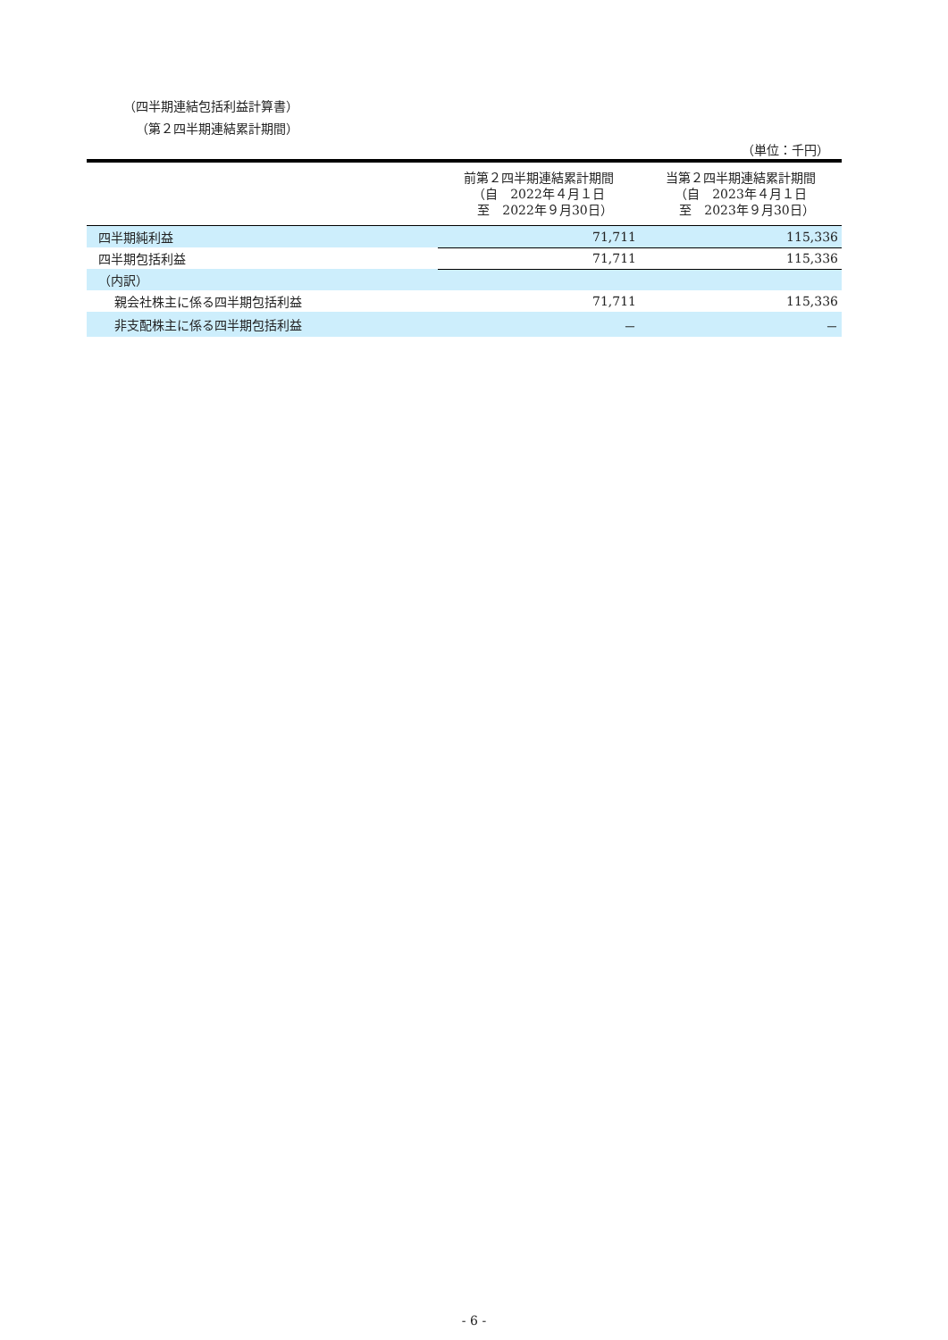（四半期連結包括利益計算書）
（第２四半期連結累計期間）
（単位：千円）
| | 前第２四半期連結累計期間 （自 2022年４月１日 至 2022年９月30日） | 当第２四半期連結累計期間 （自 2023年４月１日 至 2023年９月30日） |
| --- | --- | --- |
| 四半期純利益 | 71,711 | 115,336 |
| 四半期包括利益 | 71,711 | 115,336 |
| （内訳） | | |
| 親会社株主に係る四半期包括利益 | 71,711 | 115,336 |
| 非支配株主に係る四半期包括利益 | － | － |
- 6 -